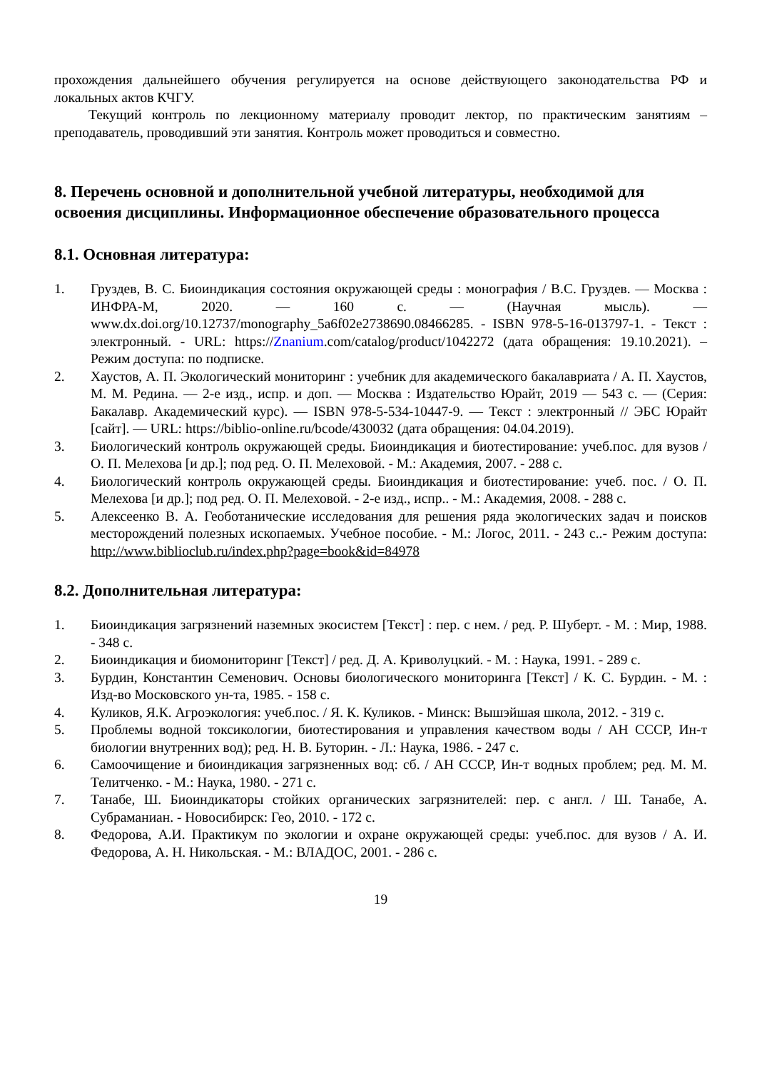прохождения дальнейшего обучения регулируется на основе действующего законодательства РФ и локальных актов КЧГУ.
Текущий контроль по лекционному материалу проводит лектор, по практическим занятиям – преподаватель, проводивший эти занятия. Контроль может проводиться и совместно.
8. Перечень основной и дополнительной учебной литературы, необходимой для освоения дисциплины. Информационное обеспечение образовательного процесса
8.1. Основная литература:
1. Груздев, В. С. Биоиндикация состояния окружающей среды : монография / В.С. Груздев. — Москва : ИНФРА-М, 2020. — 160 с. — (Научная мысль). — www.dx.doi.org/10.12737/monography_5a6f02e2738690.08466285. - ISBN 978-5-16-013797-1. - Текст : электронный. - URL: https://Znanium.com/catalog/product/1042272 (дата обращения: 19.10.2021). – Режим доступа: по подписке.
2. Хаустов, А. П. Экологический мониторинг : учебник для академического бакалавриата / А. П. Хаустов, М. М. Редина. — 2-е изд., испр. и доп. — Москва : Издательство Юрайт, 2019 — 543 с. — (Серия: Бакалавр. Академический курс). — ISBN 978-5-534-10447-9. — Текст : электронный // ЭБС Юрайт [сайт]. — URL: https://biblio-online.ru/bcode/430032 (дата обращения: 04.04.2019).
3. Биологический контроль окружающей среды. Биоиндикация и биотестирование: учеб.пос. для вузов / О. П. Мелехова [и др.]; под ред. О. П. Мелеховой. - М.: Академия, 2007. - 288 с.
4. Биологический контроль окружающей среды. Биоиндикация и биотестирование: учеб. пос. / О. П. Мелехова [и др.]; под ред. О. П. Мелеховой. - 2-е изд., испр.. - М.: Академия, 2008. - 288 с.
5. Алексеенко В. А. Геоботанические исследования для решения ряда экологических задач и поисков месторождений полезных ископаемых. Учебное пособие. - М.: Логос, 2011. - 243 с..- Режим доступа: http://www.biblioclub.ru/index.php?page=book&id=84978
8.2. Дополнительная литература:
1. Биоиндикация загрязнений наземных экосистем [Текст] : пер. с нем. / ред. Р. Шуберт. - М. : Мир, 1988. - 348 с.
2. Биоиндикация и биомониторинг [Текст] / ред. Д. А. Криволуцкий. - М. : Наука, 1991. - 289 с.
3. Бурдин, Константин Семенович. Основы биологического мониторинга [Текст] / К. С. Бурдин. - М. : Изд-во Московского ун-та, 1985. - 158 с.
4. Куликов, Я.К. Агроэкология: учеб.пос. / Я. К. Куликов. - Минск: Вышэйшая школа, 2012. - 319 с.
5. Проблемы водной токсикологии, биотестирования и управления качеством воды / АН СССР, Ин-т биологии внутренних вод); ред. Н. В. Буторин. - Л.: Наука, 1986. - 247 с.
6. Самоочищение и биоиндикация загрязненных вод: сб. / АН СССР, Ин-т водных проблем; ред. М. М. Телитченко. - М.: Наука, 1980. - 271 с.
7. Танабе, Ш. Биоиндикаторы стойких органических загрязнителей: пер. с англ. / Ш. Танабе, А. Субраманиан. - Новосибирск: Гео, 2010. - 172 с.
8. Федорова, А.И. Практикум по экологии и охране окружающей среды: учеб.пос. для вузов / А. И. Федорова, А. Н. Никольская. - М.: ВЛАДОС, 2001. - 286 с.
19